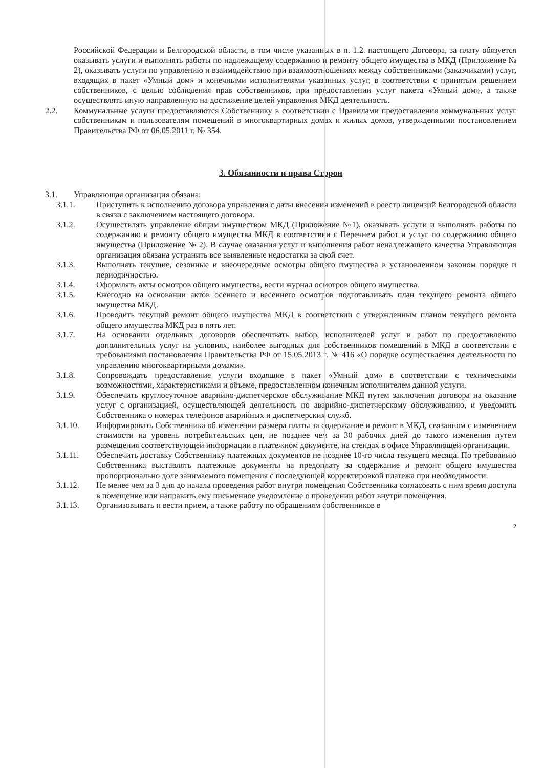Российской Федерации и Белгородской области, в том числе указанных в п. 1.2. настоящего Договора, за плату обязуется оказывать услуги и выполнять работы по надлежащему содержанию и ремонту общего имущества в МКД (Приложение № 2), оказывать услуги по управлению и взаимодействию при взаимоотношениях между собственниками (заказчиками) услуг, входящих в пакет «Умный дом» и конечными исполнителями указанных услуг, в соответствии с принятым решением собственников, с целью соблюдения прав собственников, при предоставлении услуг пакета «Умный дом», а также осуществлять иную направленную на достижение целей управления МКД деятельность.
2.2. Коммунальные услуги предоставляются Собственнику в соответствии с Правилами предоставления коммунальных услуг собственникам и пользователям помещений в многоквартирных домах и жилых домов, утвержденными постановлением Правительства РФ от 06.05.2011 г. № 354.
3. Обязанности и права Сторон
3.1. Управляющая организация обязана:
3.1.1. Приступить к исполнению договора управления с даты внесения изменений в реестр лицензий Белгородской области в связи с заключением настоящего договора.
3.1.2. Осуществлять управление общим имуществом МКД (Приложение №1), оказывать услуги и выполнять работы по содержанию и ремонту общего имущества МКД в соответствии с Перечнем работ и услуг по содержанию общего имущества (Приложение № 2). В случае оказания услуг и выполнения работ ненадлежащего качества Управляющая организация обязана устранить все выявленные недостатки за свой счет.
3.1.3. Выполнять текущие, сезонные и внеочередные осмотры общего имущества в установленном законом порядке и периодичностью.
3.1.4. Оформлять акты осмотров общего имущества, вести журнал осмотров общего имущества.
3.1.5. Ежегодно на основании актов осеннего и весеннего осмотров подготавливать план текущего ремонта общего имущества МКД.
3.1.6. Проводить текущий ремонт общего имущества МКД в соответствии с утвержденным планом текущего ремонта общего имущества МКД раз в пять лет.
3.1.7. На основании отдельных договоров обеспечивать выбор, исполнителей услуг и работ по предоставлению дополнительных услуг на условиях, наиболее выгодных для собственников помещений в МКД в соответствии с требованиями постановления Правительства РФ от 15.05.2013 г. № 416 «О порядке осуществления деятельности по управлению многоквартирными домами».
3.1.8. Сопровождать предоставление услуги входящие в пакет «Умный дом» в соответствии с техническими возможностями, характеристиками и объеме, предоставленном конечным исполнителем данной услуги.
3.1.9. Обеспечить круглосуточное аварийно-диспетчерское обслуживание МКД путем заключения договора на оказание услуг с организацией, осуществляющей деятельность по аварийно-диспетчерскому обслуживанию, и уведомить Собственника о номерах телефонов аварийных и диспетчерских служб.
3.1.10. Информировать Собственника об изменении размера платы за содержание и ремонт в МКД, связанном с изменением стоимости на уровень потребительских цен, не позднее чем за 30 рабочих дней до такого изменения путем размещения соответствующей информации в платежном документе, на стендах в офисе Управляющей организации.
3.1.11. Обеспечить доставку Собственнику платежных документов не позднее 10-го числа текущего месяца. По требованию Собственника выставлять платежные документы на предоплату за содержание и ремонт общего имущества пропорционально доле занимаемого помещения с последующей корректировкой платежа при необходимости.
3.1.12. Не менее чем за 3 дня до начала проведения работ внутри помещения Собственника согласовать с ним время доступа в помещение или направить ему письменное уведомление о проведении работ внутри помещения.
3.1.13. Организовывать и вести прием, а также работу по обращениям собственников в
2